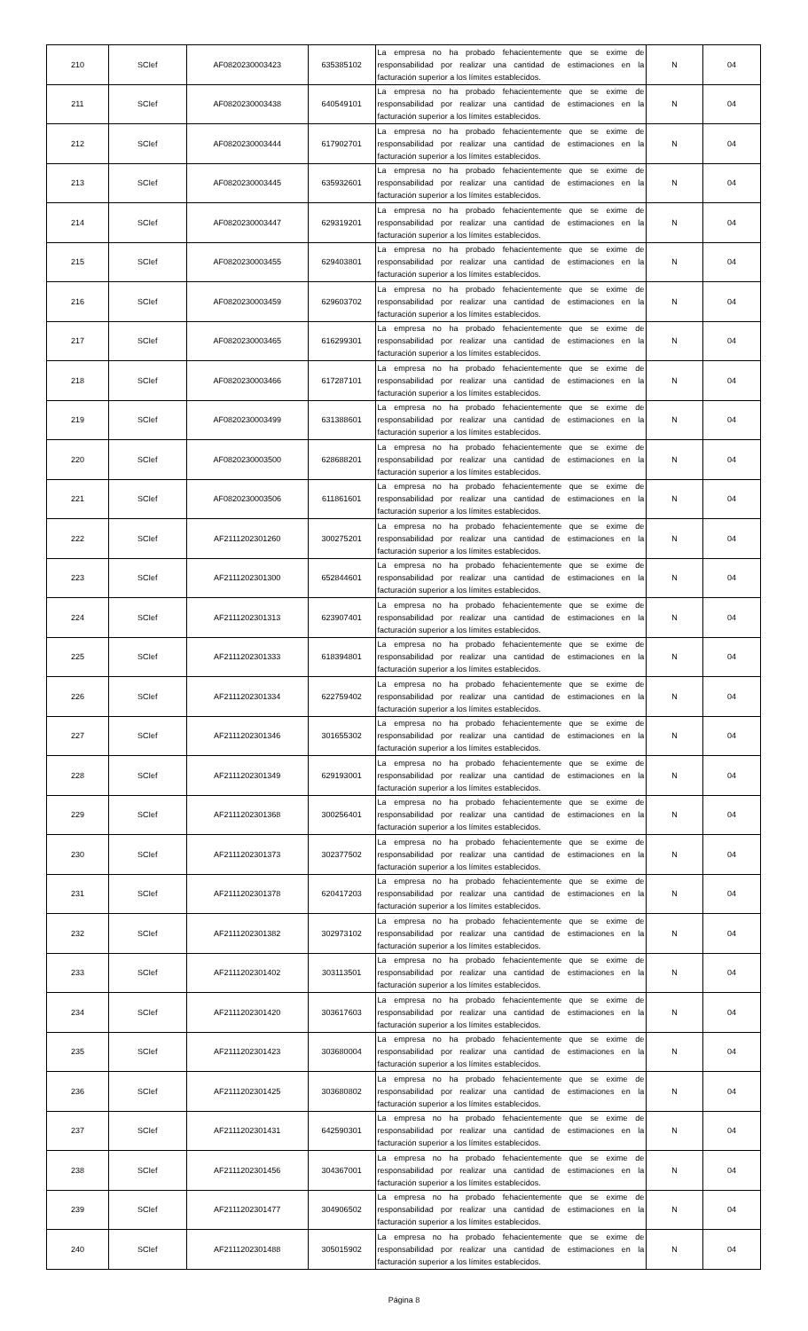| 210 | SCIef | AF0820230003423 | 635385102 | La empresa no ha probado fehacientemente que se exime de responsabilidad por realizar una cantidad de estimaciones en la facturación superior a los límites establecidos. | N | 04 |
| 211 | SCIef | AF0820230003438 | 640549101 | La empresa no ha probado fehacientemente que se exime de responsabilidad por realizar una cantidad de estimaciones en la facturación superior a los límites establecidos. | N | 04 |
| 212 | SCIef | AF0820230003444 | 617902701 | La empresa no ha probado fehacientemente que se exime de responsabilidad por realizar una cantidad de estimaciones en la facturación superior a los límites establecidos. | N | 04 |
| 213 | SCIef | AF0820230003445 | 635932601 | La empresa no ha probado fehacientemente que se exime de responsabilidad por realizar una cantidad de estimaciones en la facturación superior a los límites establecidos. | N | 04 |
| 214 | SCIef | AF0820230003447 | 629319201 | La empresa no ha probado fehacientemente que se exime de responsabilidad por realizar una cantidad de estimaciones en la facturación superior a los límites establecidos. | N | 04 |
| 215 | SCIef | AF0820230003455 | 629403801 | La empresa no ha probado fehacientemente que se exime de responsabilidad por realizar una cantidad de estimaciones en la facturación superior a los límites establecidos. | N | 04 |
| 216 | SCIef | AF0820230003459 | 629603702 | La empresa no ha probado fehacientemente que se exime de responsabilidad por realizar una cantidad de estimaciones en la facturación superior a los límites establecidos. | N | 04 |
| 217 | SCIef | AF0820230003465 | 616299301 | La empresa no ha probado fehacientemente que se exime de responsabilidad por realizar una cantidad de estimaciones en la facturación superior a los límites establecidos. | N | 04 |
| 218 | SCIef | AF0820230003466 | 617287101 | La empresa no ha probado fehacientemente que se exime de responsabilidad por realizar una cantidad de estimaciones en la facturación superior a los límites establecidos. | N | 04 |
| 219 | SCIef | AF0820230003499 | 631388601 | La empresa no ha probado fehacientemente que se exime de responsabilidad por realizar una cantidad de estimaciones en la facturación superior a los límites establecidos. | N | 04 |
| 220 | SCIef | AF0820230003500 | 628688201 | La empresa no ha probado fehacientemente que se exime de responsabilidad por realizar una cantidad de estimaciones en la facturación superior a los límites establecidos. | N | 04 |
| 221 | SCIef | AF0820230003506 | 611861601 | La empresa no ha probado fehacientemente que se exime de responsabilidad por realizar una cantidad de estimaciones en la facturación superior a los límites establecidos. | N | 04 |
| 222 | SCIef | AF2111202301260 | 300275201 | La empresa no ha probado fehacientemente que se exime de responsabilidad por realizar una cantidad de estimaciones en la facturación superior a los límites establecidos. | N | 04 |
| 223 | SCIef | AF2111202301300 | 652844601 | La empresa no ha probado fehacientemente que se exime de responsabilidad por realizar una cantidad de estimaciones en la facturación superior a los límites establecidos. | N | 04 |
| 224 | SCIef | AF2111202301313 | 623907401 | La empresa no ha probado fehacientemente que se exime de responsabilidad por realizar una cantidad de estimaciones en la facturación superior a los límites establecidos. | N | 04 |
| 225 | SCIef | AF2111202301333 | 618394801 | La empresa no ha probado fehacientemente que se exime de responsabilidad por realizar una cantidad de estimaciones en la facturación superior a los límites establecidos. | N | 04 |
| 226 | SCIef | AF2111202301334 | 622759402 | La empresa no ha probado fehacientemente que se exime de responsabilidad por realizar una cantidad de estimaciones en la facturación superior a los límites establecidos. | N | 04 |
| 227 | SCIef | AF2111202301346 | 301655302 | La empresa no ha probado fehacientemente que se exime de responsabilidad por realizar una cantidad de estimaciones en la facturación superior a los límites establecidos. | N | 04 |
| 228 | SCIef | AF2111202301349 | 629193001 | La empresa no ha probado fehacientemente que se exime de responsabilidad por realizar una cantidad de estimaciones en la facturación superior a los límites establecidos. | N | 04 |
| 229 | SCIef | AF2111202301368 | 300256401 | La empresa no ha probado fehacientemente que se exime de responsabilidad por realizar una cantidad de estimaciones en la facturación superior a los límites establecidos. | N | 04 |
| 230 | SCIef | AF2111202301373 | 302377502 | La empresa no ha probado fehacientemente que se exime de responsabilidad por realizar una cantidad de estimaciones en la facturación superior a los límites establecidos. | N | 04 |
| 231 | SCIef | AF2111202301378 | 620417203 | La empresa no ha probado fehacientemente que se exime de responsabilidad por realizar una cantidad de estimaciones en la facturación superior a los límites establecidos. | N | 04 |
| 232 | SCIef | AF2111202301382 | 302973102 | La empresa no ha probado fehacientemente que se exime de responsabilidad por realizar una cantidad de estimaciones en la facturación superior a los límites establecidos. | N | 04 |
| 233 | SCIef | AF2111202301402 | 303113501 | La empresa no ha probado fehacientemente que se exime de responsabilidad por realizar una cantidad de estimaciones en la facturación superior a los límites establecidos. | N | 04 |
| 234 | SCIef | AF2111202301420 | 303617603 | La empresa no ha probado fehacientemente que se exime de responsabilidad por realizar una cantidad de estimaciones en la facturación superior a los límites establecidos. | N | 04 |
| 235 | SCIef | AF2111202301423 | 303680004 | La empresa no ha probado fehacientemente que se exime de responsabilidad por realizar una cantidad de estimaciones en la facturación superior a los límites establecidos. | N | 04 |
| 236 | SCIef | AF2111202301425 | 303680802 | La empresa no ha probado fehacientemente que se exime de responsabilidad por realizar una cantidad de estimaciones en la facturación superior a los límites establecidos. | N | 04 |
| 237 | SCIef | AF2111202301431 | 642590301 | La empresa no ha probado fehacientemente que se exime de responsabilidad por realizar una cantidad de estimaciones en la facturación superior a los límites establecidos. | N | 04 |
| 238 | SCIef | AF2111202301456 | 304367001 | La empresa no ha probado fehacientemente que se exime de responsabilidad por realizar una cantidad de estimaciones en la facturación superior a los límites establecidos. | N | 04 |
| 239 | SCIef | AF2111202301477 | 304906502 | La empresa no ha probado fehacientemente que se exime de responsabilidad por realizar una cantidad de estimaciones en la facturación superior a los límites establecidos. | N | 04 |
| 240 | SCIef | AF2111202301488 | 305015902 | La empresa no ha probado fehacientemente que se exime de responsabilidad por realizar una cantidad de estimaciones en la facturación superior a los límites establecidos. | N | 04 |
Página 8